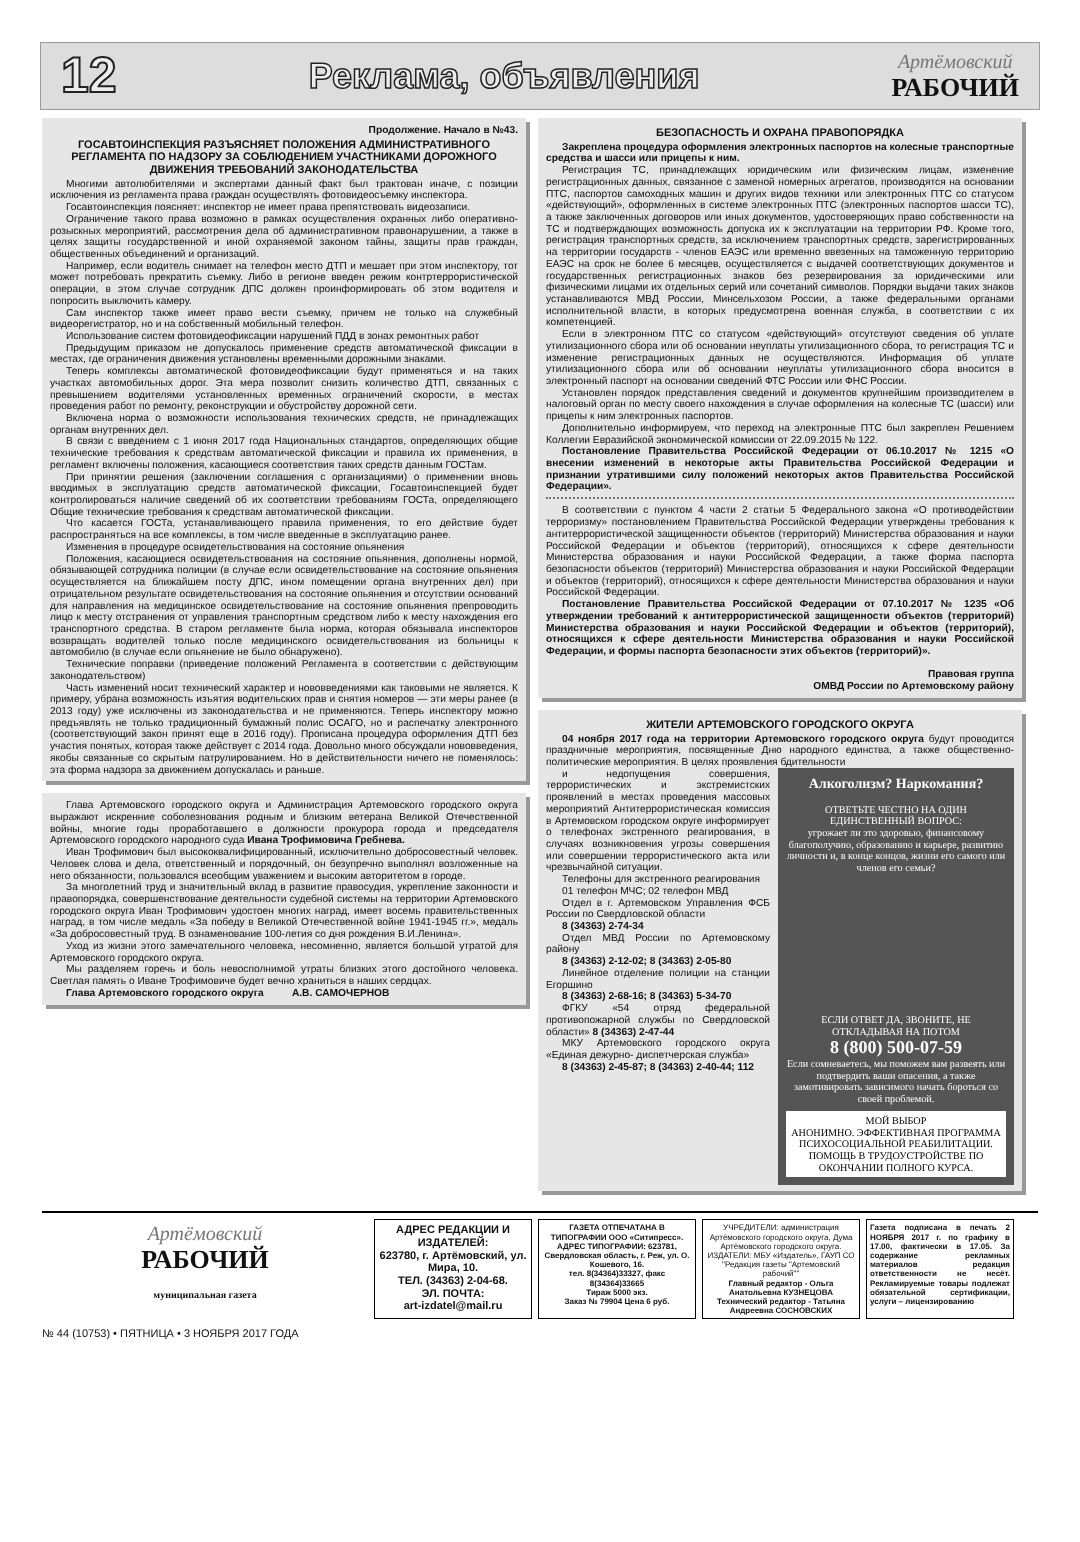12 Реклама, объявления
Артёмовский
РАБОЧИЙ
Продолжение. Начало в №43.
ГОСАВТОИНСПЕКЦИЯ РАЗЪЯСНЯЕТ ПОЛОЖЕНИЯ АДМИНИСТРАТИВНОГО РЕГЛАМЕНТА ПО НАДЗОРУ ЗА СОБЛЮДЕНИЕМ УЧАСТНИКАМИ ДОРОЖНОГО ДВИЖЕНИЯ ТРЕБОВАНИЙ ЗАКОНОДАТЕЛЬСТВА
Многими автолюбителями и экспертами данный факт был трактован иначе, с позиции исключения из регламента права граждан осуществлять фотовидеосъемку инспектора.
Госавтоинспекция поясняет: инспектор не имеет права препятствовать видеозаписи.
Ограничение такого права возможно в рамках осуществления охранных либо оперативно-розыскных мероприятий, рассмотрения дела об административном правонарушении, а также в целях защиты государственной и иной охраняемой законом тайны, защиты прав граждан, общественных объединений и организаций.
Например, если водитель снимает на телефон место ДТП и мешает при этом инспектору, тот может потребовать прекратить съемку. Либо в регионе введен режим контртеррористической операции, в этом случае сотрудник ДПС должен проинформировать об этом водителя и попросить выключить камеру.
Сам инспектор также имеет право вести съемку, причем не только на служебный видеорегистратор, но и на собственный мобильный телефон.
Использование систем фотовидеофиксации нарушений ПДД в зонах ремонтных работ
Предыдущим приказом не допускалось применение средств автоматической фиксации в местах, где ограничения движения установлены временными дорожными знаками.
Теперь комплексы автоматической фотовидеофиксации будут применяться и на таких участках автомобильных дорог. Эта мера позволит снизить количество ДТП, связанных с превышением водителями установленных временных ограничений скорости, в местах проведения работ по ремонту, реконструкции и обустройству дорожной сети.
Включена норма о возможности использования технических средств, не принадлежащих органам внутренних дел.
В связи с введением с 1 июня 2017 года Национальных стандартов, определяющих общие технические требования к средствам автоматической фиксации и правила их применения, в регламент включены положения, касающиеся соответствия таких средств данным ГОСТам.
При принятии решения (заключении соглашения с организациями) о применении вновь вводимых в эксплуатацию средств автоматической фиксации, Госавтоинспекцией будет контролироваться наличие сведений об их соответствии требованиям ГОСТа, определяющего Общие технические требования к средствам автоматической фиксации.
Что касается ГОСТа, устанавливающего правила применения, то его действие будет распространяться на все комплексы, в том числе введенные в эксплуатацию ранее.
Изменения в процедуре освидетельствования на состояние опьянения
Положения, касающиеся освидетельствования на состояние опьянения, дополнены нормой, обязывающей сотрудника полиции (в случае если освидетельствование на состояние опьянения осуществляется на ближайшем посту ДПС, ином помещении органа внутренних дел) при отрицательном результате освидетельствования на состояние опьянения и отсутствии оснований для направления на медицинское освидетельствование на состояние опьянения препроводить лицо к месту отстранения от управления транспортным средством либо к месту нахождения его транспортного средства. В старом регламенте была норма, которая обязывала инспекторов возвращать водителей только после медицинского освидетельствования из больницы к автомобилю (в случае если опьянение не было обнаружено).
Технические поправки (приведение положений Регламента в соответствии с действующим законодательством)
Часть изменений носит технический характер и нововведениями как таковыми не является. К примеру, убрана возможность изъятия водительских прав и снятия номеров — эти меры ранее (в 2013 году) уже исключены из законодательства и не применяются. Теперь инспектору можно предъявлять не только традиционный бумажный полис ОСАГО, но и распечатку электронного (соответствующий закон принят еще в 2016 году). Прописана процедура оформления ДТП без участия понятых, которая также действует с 2014 года. Довольно много обсуждали нововведения, якобы связанные со скрытым патрулированием. Но в действительности ничего не поменялось: эта форма надзора за движением допускалась и раньше.
Глава Артемовского городского округа и Администрация Артемовского городского округа выражают искренние соболезнования родным и близким ветерана Великой Отечественной войны, многие годы проработавшего в должности прокурора города и председателя Артемовского городского народного суда Ивана Трофимовича Гребнева.
Иван Трофимович был высококвалифицированный, исключительно добросовестный человек. Человек слова и дела, ответственный и порядочный, он безупречно выполнял возложенные на него обязанности, пользовался всеобщим уважением и высоким авторитетом в городе.
За многолетний труд и значительный вклад в развитие правосудия, укрепление законности и правопорядка, совершенствование деятельности судебной системы на территории Артемовского городского округа Иван Трофимович удостоен многих наград, имеет восемь правительственных наград, в том числе медаль «За победу в Великой Отечественной войне 1941-1945 гг.», медаль «За добросовестный труд. В ознаменование 100-летия со дня рождения В.И.Ленина».
Уход из жизни этого замечательного человека, несомненно, является большой утратой для Артемовского городского округа.
Мы разделяем горечь и боль невосполнимой утраты близких этого достойного человека. Светлая память о Иване Трофимовиче будет вечно храниться в наших сердцах.
Глава Артемовского городского округа А.В. САМОЧЕРНОВ
БЕЗОПАСНОСТЬ И ОХРАНА ПРАВОПОРЯДКА
Закреплена процедура оформления электронных паспортов на колесные транспортные средства и шасси или прицепы к ним.
Регистрация ТС, принадлежащих юридическим или физическим лицам, изменение регистрационных данных, связанное с заменой номерных агрегатов, производятся на основании ПТС, паспортов самоходных машин и других видов техники или электронных ПТС со статусом «действующий», оформленных в системе электронных ПТС (электронных паспортов шасси ТС), а также заключенных договоров или иных документов, удостоверяющих право собственности на ТС и подтверждающих возможность допуска их к эксплуатации на территории РФ. Кроме того, регистрация транспортных средств, за исключением транспортных средств, зарегистрированных на территории государств - членов ЕАЭС или временно ввезенных на таможенную территорию ЕАЭС на срок не более 6 месяцев, осуществляется с выдачей соответствующих документов и государственных регистрационных знаков без резервирования за юридическими или физическими лицами их отдельных серий или сочетаний символов. Порядки выдачи таких знаков устанавливаются МВД России, Минсельхозом России, а также федеральными органами исполнительной власти, в которых предусмотрена военная служба, в соответствии с их компетенцией.
Если в электронном ПТС со статусом «действующий» отсутствуют сведения об уплате утилизационного сбора или об основании неуплаты утилизационного сбора, то регистрация ТС и изменение регистрационных данных не осуществляются. Информация об уплате утилизационного сбора или об основании неуплаты утилизационного сбора вносится в электронный паспорт на основании сведений ФТС России или ФНС России.
Установлен порядок представления сведений и документов крупнейшим производителем в налоговый орган по месту своего нахождения в случае оформления на колесные ТС (шасси) или прицепы к ним электронных паспортов.
Дополнительно информируем, что переход на электронные ПТС был закреплен Решением Коллегии Евразийской экономической комиссии от 22.09.2015 № 122.
Постановление Правительства Российской Федерации от 06.10.2017 № 1215 «О внесении изменений в некоторые акты Правительства Российской Федерации и признании утратившими силу положений некоторых актов Правительства Российской Федерации».
В соответствии с пунктом 4 части 2 статьи 5 Федерального закона «О противодействии терроризму» постановлением Правительства Российской Федерации утверждены требования к антитеррористической защищенности объектов (территорий) Министерства образования и науки Российской Федерации и объектов (территорий), относящихся к сфере деятельности Министерства образования и науки Российской Федерации, а также форма паспорта безопасности объектов (территорий) Министерства образования и науки Российской Федерации и объектов (территорий), относящихся к сфере деятельности Министерства образования и науки Российской Федерации.
Постановление Правительства Российской Федерации от 07.10.2017 № 1235 «Об утверждении требований к антитеррористической защищенности объектов (территорий) Министерства образования и науки Российской Федерации и объектов (территорий), относящихся к сфере деятельности Министерства образования и науки Российской Федерации, и формы паспорта безопасности этих объектов (территорий)».
Правовая группа
ОМВД России по Артемовскому району
ЖИТЕЛИ АРТЕМОВСКОГО ГОРОДСКОГО ОКРУГА
04 ноября 2017 года на территории Артемовского городского округа будут проводится праздничные мероприятия, посвященные Дню народного единства, а также общественно-политические мероприятия. В целях проявления бдительности
Алкоголизм? Наркомания?
ОТВЕТЬТЕ ЧЕСТНО НА ОДИН ЕДИНСТВЕННЫЙ ВОПРОС:
угрожает ли это здоровью, финансовому благополучию, образованию и карьере, развитию личности и, в конце концов, жизни его самого или членов его семьи?
ЕСЛИ ОТВЕТ ДА, ЗВОНИТЕ, НЕ ОТКЛАДЫВАЯ НА ПОТОМ
8 (800) 500-07-59
Если сомневаетесь, мы поможем вам развеять или подтвердить ваши опасения, а также замотивировать зависимого начать бороться со своей проблемой.
МОЙ ВЫБОР
АНОНИМНО. ЭФФЕКТИВНАЯ ПРОГРАММА ПСИХОСОЦИАЛЬНОЙ РЕАБИЛИТАЦИИ.
ПОМОЩЬ В ТРУДОУСТРОЙСТВЕ ПО ОКОНЧАНИИ ПОЛНОГО КУРСА.
и недопущения совершения, террористических и экстремистских проявлений в местах проведения массовых мероприятий Антитеррористическая комиссия в Артемовском городском округе информирует о телефонах экстренного реагирования, в случаях возникновения угрозы совершения или совершении террористического акта или чрезвычайной ситуации.
Телефоны для экстренного реагирования
01 телефон МЧС; 02 телефон МВД
Отдел в г. Артемовском Управления ФСБ России по Свердловской области
8 (34363) 2-74-34
Отдел МВД России по Артемовскому району
8 (34363) 2-12-02; 8 (34363) 2-05-80
Линейное отделение полиции на станции Егоршино
8 (34363) 2-68-16; 8 (34363) 5-34-70
ФГКУ «54 отряд федеральной противопожарной службы по Свердловской области» 8 (34363) 2-47-44
МКУ Артемовского городского округа «Единая дежурно- диспетчерская служба»
8 (34363) 2-45-87; 8 (34363) 2-40-44; 112
Артёмовский
РАБОЧИЙ
муниципальная газета
АДРЕС РЕДАКЦИИ И ИЗДАТЕЛЕЙ:
623780, г. Артёмовский, ул. Мира, 10.
ТЕЛ. (34363) 2-04-68.
ЭЛ. ПОЧТА:
art-izdatel@mail.ru
ГАЗЕТА ОТПЕЧАТАНА В ТИПОГРАФИИ ООО «Ситипресс».
АДРЕС ТИПОГРАФИИ: 623781, Свердловская область, г. Реж, ул. О. Кошевого, 16.
тел. 8(34364)33327, факс 8(34364)33665
Тираж 5000 экз.
Заказ № 79904 Цена 6 руб.
УЧРЕДИТЕЛИ: администрация Артёмовского городского округа, Дума Артёмовского городского округа. ИЗДАТЕЛИ: МБУ «Издатель», ГАУП СО "Редакция газеты "Артемовский рабочий""
Главный редактор - Ольга Анатольевна КУЗНЕЦОВА
Технический редактор - Татьяна Андреевна СОСНОВСКИХ
Газета подписана в печать 2 НОЯБРЯ 2017 г. по графику в 17.00, фактически в 17.05. За содержание рекламных материалов редакция ответственности не несёт. Рекламируемые товары подлежат обязательной сертификации, услуги – лицензированию
№ 44 (10753) • ПЯТНИЦА • 3 НОЯБРЯ 2017 ГОДА